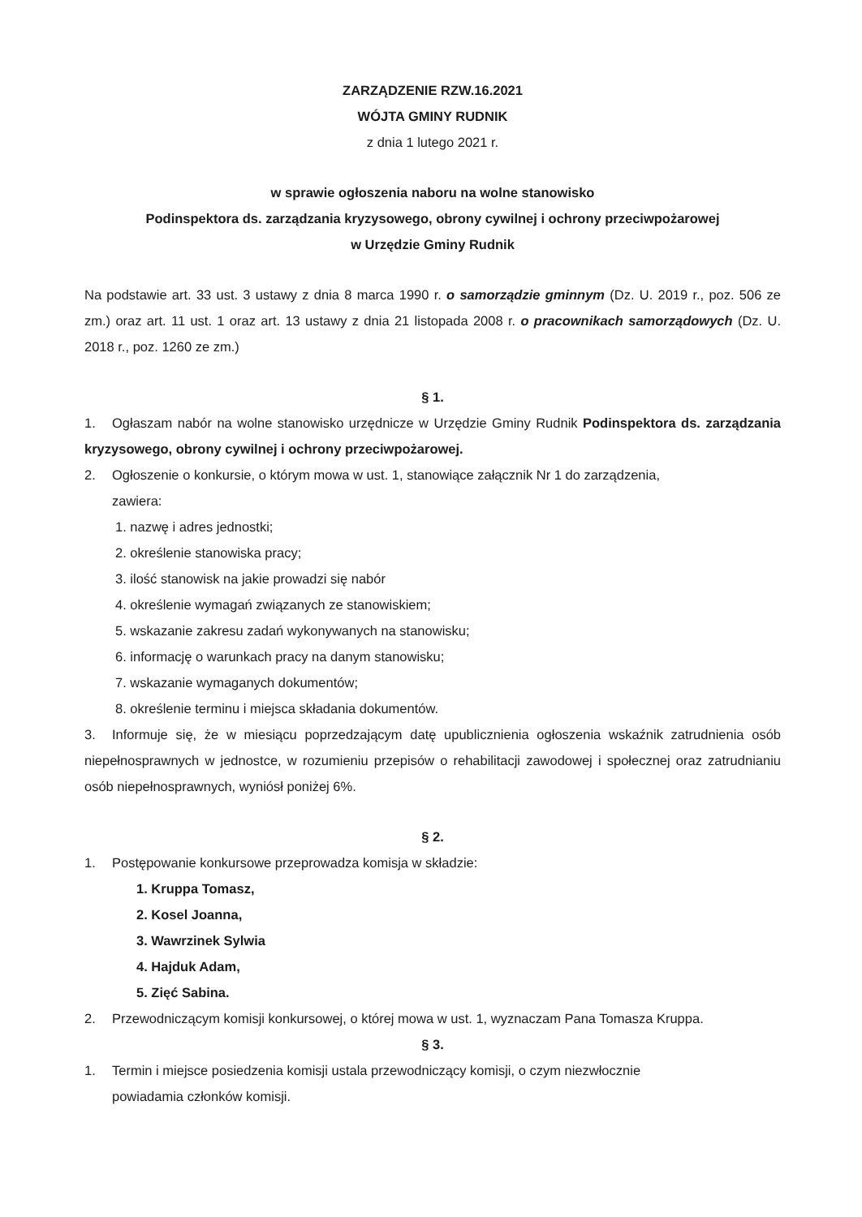ZARZĄDZENIE RZW.16.2021
WÓJTA GMINY RUDNIK
z dnia 1 lutego 2021 r.
w sprawie ogłoszenia naboru na wolne stanowisko
Podinspektora ds. zarządzania kryzysowego, obrony cywilnej i ochrony przeciwpożarowej
w Urzędzie Gminy Rudnik
Na podstawie art. 33 ust. 3 ustawy z dnia 8 marca 1990 r. o samorządzie gminnym (Dz. U. 2019 r., poz. 506 ze zm.) oraz art. 11 ust. 1 oraz art. 13 ustawy z dnia 21 listopada 2008 r. o pracownikach samorządowych (Dz. U. 2018 r., poz. 1260 ze zm.)
§ 1.
1. Ogłaszam nabór na wolne stanowisko urzędnicze w Urzędzie Gminy Rudnik Podinspektora ds. zarządzania kryzysowego, obrony cywilnej i ochrony przeciwpożarowej.
2. Ogłoszenie o konkursie, o którym mowa w ust. 1, stanowiące załącznik Nr 1 do zarządzenia,
zawiera:
1. nazwę i adres jednostki;
2. określenie stanowiska pracy;
3. ilość stanowisk na jakie prowadzi się nabór
4. określenie wymagań związanych ze stanowiskiem;
5. wskazanie zakresu zadań wykonywanych na stanowisku;
6. informację o warunkach pracy na danym stanowisku;
7. wskazanie wymaganych dokumentów;
8. określenie terminu i miejsca składania dokumentów.
3. Informuje się, że w miesiącu poprzedzającym datę upublicznienia ogłoszenia wskaźnik zatrudnienia osób niepełnosprawnych w jednostce, w rozumieniu przepisów o rehabilitacji zawodowej i społecznej oraz zatrudnianiu osób niepełnosprawnych, wyniósł poniżej 6%.
§ 2.
1. Postępowanie konkursowe przeprowadza komisja w składzie:
1. Kruppa Tomasz,
2. Kosel Joanna,
3. Wawrzinek Sylwia
4. Hajduk Adam,
5. Zięć Sabina.
2. Przewodniczącym komisji konkursowej, o której mowa w ust. 1, wyznaczam Pana Tomasza Kruppa.
§ 3.
1. Termin i miejsce posiedzenia komisji ustala przewodniczący komisji, o czym niezwłocznie
powiadamia członków komisji.